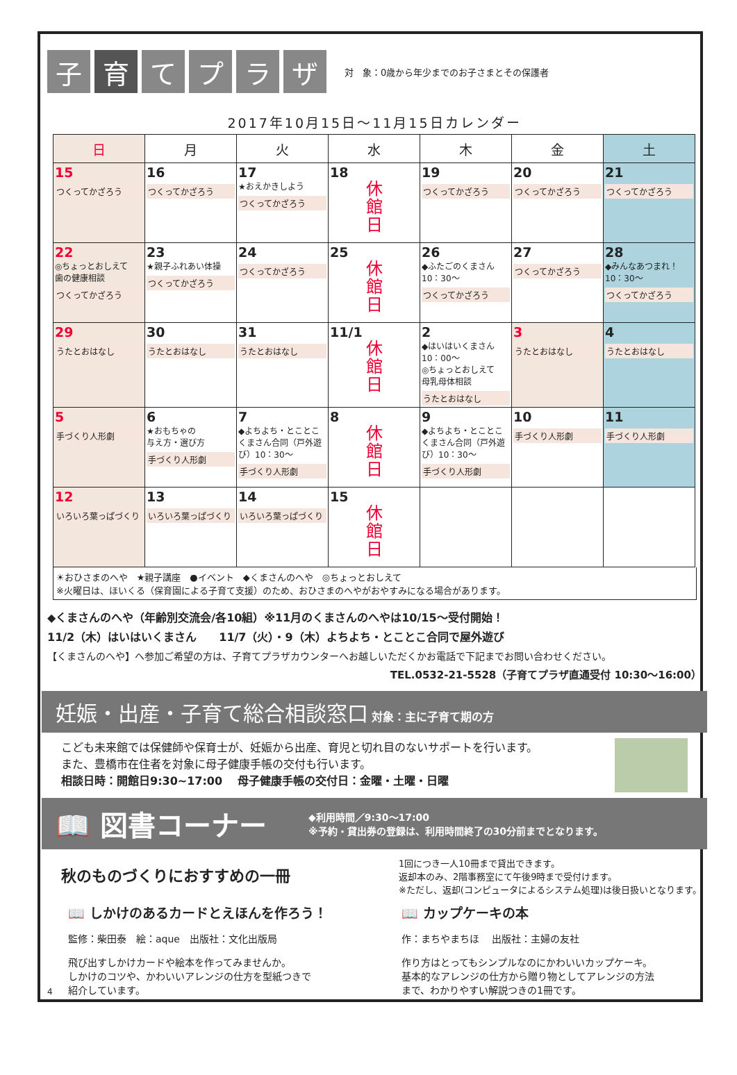子 育 て プ ラ ザ
対　象：0歳から年少までのお子さまとその保護者
2017年10月15日～11月15日カレンダー
| 日 | 月 | 火 | 水 | 木 | 金 | 土 |
| --- | --- | --- | --- | --- | --- | --- |
| 15 つくってかざろう | 16 つくってかざろう | 17 ★おえかきしよう つくってかざろう | 18 休 館 日 | 19 つくってかざろう | 20 つくってかざろう | 21 つくってかざろう |
| 22 ◎ちょっとおしえて 歯の健康相談 つくってかざろう | 23 ★親子ふれあい体操 つくってかざろう | 24 つくってかざろう | 25 休 館 日 | 26 ◆ふたごのくまさん 10：30～ つくってかざろう | 27 つくってかざろう | 28 ◆みんなあつまれ！ 10：30～ つくってかざろう |
| 29 うたとおはなし | 30 うたとおはなし | 31 うたとおはなし | 11/1 休 館 日 | 2 ◆はいはいくまさん 10：00～ ◎ちょっとおしえて 母乳母体相談 うたとおはなし | 3 うたとおはなし | 4 うたとおはなし |
| 5 手づくり人形劇 | 6 ★おもちゃの 与え方・選び方 手づくり人形劇 | 7 ◆よちよち・とことこくまさん合同（戸外遊び）10：30～ 手づくり人形劇 | 8 休 館 日 | 9 ◆よちよち・とことこくまさん合同（戸外遊び）10：30～ 手づくり人形劇 | 10 手づくり人形劇 | 11 手づくり人形劇 |
| 12 いろいろ葉っぱづくり | 13 いろいろ葉っぱづくり | 14 いろいろ葉っぱづくり | 15 休 館 日 | | | |
☀おひさまのへや　★親子講座　●イベント　◆くまさんのへや　◎ちょっとおしえて
※火曜日は、ほいくる（保育園による子育て支援）のため、おひさまのへやがおやすみになる場合があります。
◆くまさんのへや（年齢別交流会/各10組）※11月のくまさんのへやは10/15～受付開始！
11/2（木）はいはいくまさん　　11/7（火）・9（木）よちよち・とことこ合同で屋外遊び
【くまさんのへや】へ参加ご希望の方は、子育てプラザカウンターへお越しいただくかお電話で下記までお問い合わせください。
TEL.0532-21-5528（子育てプラザ直通受付 10:30～16:00）
妊娠・出産・子育て総合相談窓口 対象：主に子育て期の方
こども未来館では保健師や保育士が、妊娠から出産、育児と切れ目のないサポートを行います。
また、豊橋市在住者を対象に母子健康手帳の交付も行います。
相談日時：開館日9:30~17:00　 母子健康手帳の交付日：金曜・土曜・日曜
📖 図書コーナー ◆利用時間／9:30～17:00
※予約・貸出券の登録は、利用時間終了の30分前までとなります。
秋のものづくりにおすすめの一冊
1回につき一人10冊まで貸出できます。
返却本のみ、2階事務室にて午後9時まで受付けます。
※ただし、返却(コンピュータによるシステム処理)は後日扱いとなります。
📖 しかけのあるカードとえほんを作ろう！
監修：柴田泰　絵：aque　出版社：文化出版局
飛び出すしかけカードや絵本を作ってみませんか。
しかけのコツや、かわいいアレンジの仕方を型紙つきで
紹介しています。
📖 カップケーキの本
作：まちやまちほ　 出版社：主婦の友社
作り方はとってもシンプルなのにかわいいカップケーキ。
基本的なアレンジの仕方から贈り物としてアレンジの方法
まで、わかりやすい解説つきの1冊です。
4